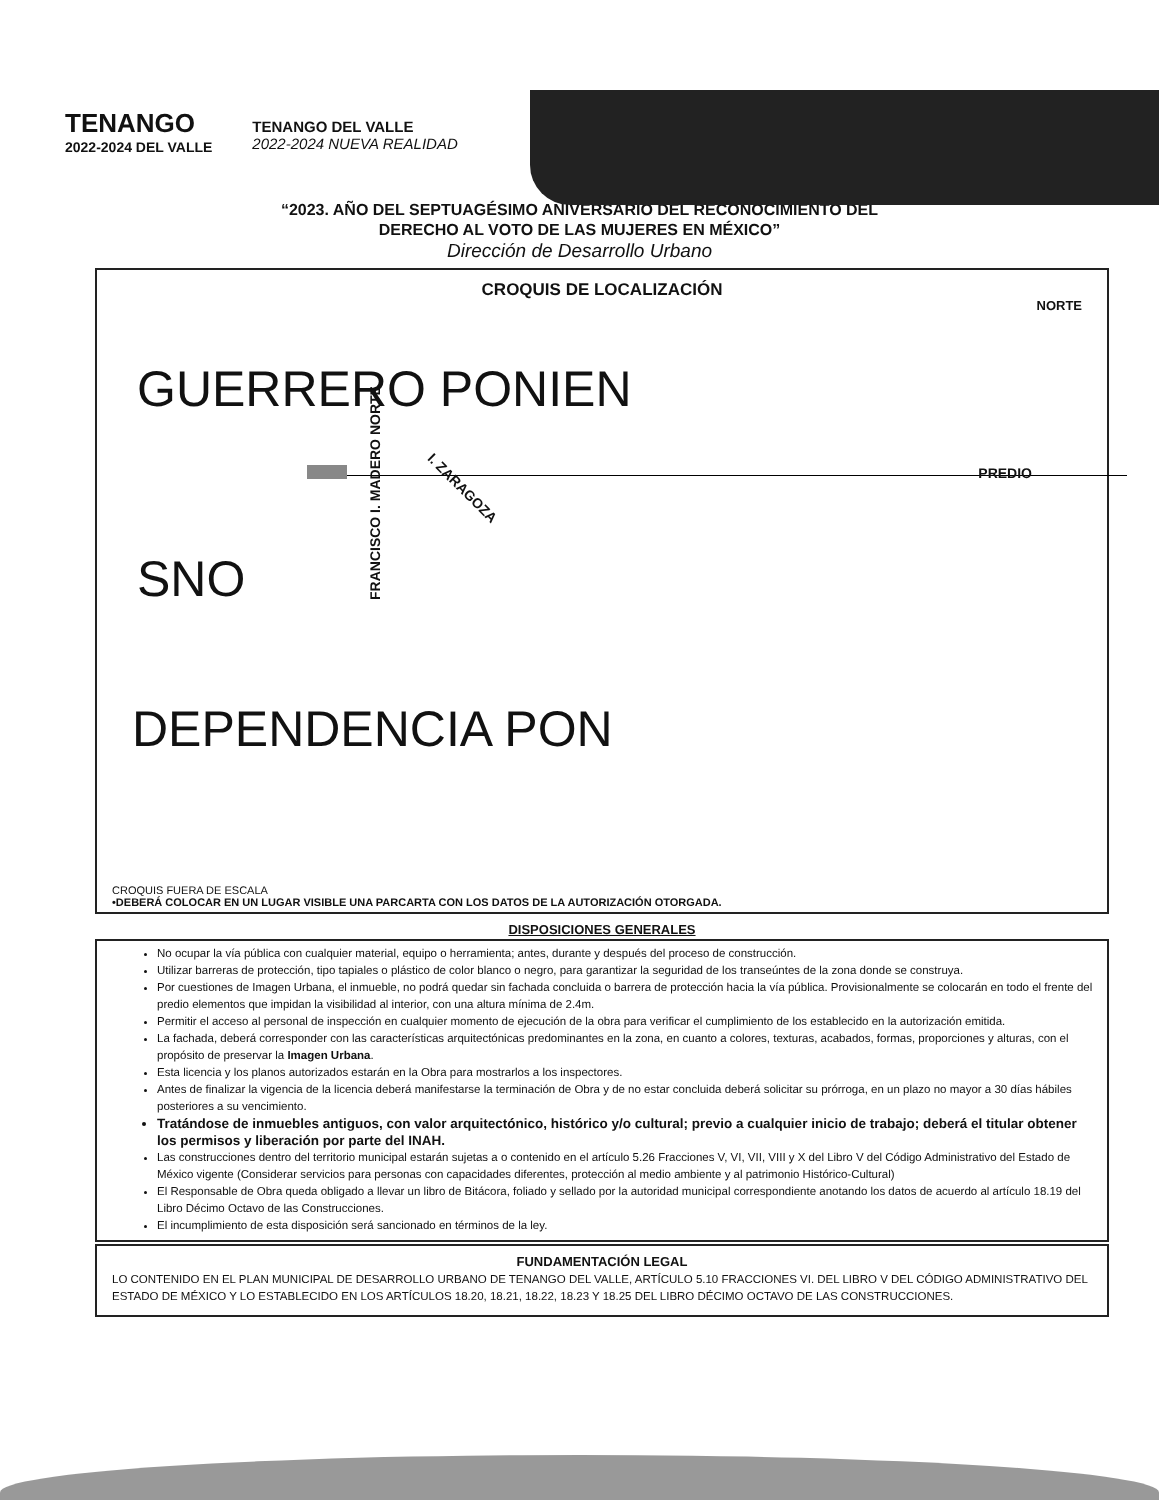TENANGO
2022-2024 DEL VALLE
TENANGO DEL VALLE
2022-2024 NUEVA REALIDAD
“2023. AÑO DEL SEPTUAGÉSIMO ANIVERSARIO DEL RECONOCIMIENTO DEL
DERECHO AL VOTO DE LAS MUJERES EN MÉXICO”
Dirección de Desarrollo Urbano
CROQUIS DE LOCALIZACIÓN
NORTE
GUERRERO PONIEN
PREDIO
FRANCISCO I. MADERO NORTE
I. ZARAGOZA
SNO
DEPENDENCIA PON
CROQUIS FUERA DE ESCALA
•DEBERÁ COLOCAR EN UN LUGAR VISIBLE UNA PARCARTA CON LOS DATOS DE LA AUTORIZACIÓN OTORGADA.
DISPOSICIONES GENERALES
No ocupar la vía pública con cualquier material, equipo o herramienta; antes, durante y después del proceso de construcción.
Utilizar barreras de protección, tipo tapiales o plástico de color blanco o negro, para garantizar la seguridad de los transeúntes de la zona donde se construya.
Por cuestiones de Imagen Urbana, el inmueble, no podrá quedar sin fachada concluida o barrera de protección hacia la vía pública. Provisionalmente se colocarán en todo el frente del predio elementos que impidan la visibilidad al interior, con una altura mínima de 2.4m.
Permitir el acceso al personal de inspección en cualquier momento de ejecución de la obra para verificar el cumplimiento de los establecido en la autorización emitida.
La fachada, deberá corresponder con las características arquitectónicas predominantes en la zona, en cuanto a colores, texturas, acabados, formas, proporciones y alturas, con el propósito de preservar la Imagen Urbana.
Esta licencia y los planos autorizados estarán en la Obra para mostrarlos a los inspectores.
Antes de finalizar la vigencia de la licencia deberá manifestarse la terminación de Obra y de no estar concluida deberá solicitar su prórroga, en un plazo no mayor a 30 días hábiles posteriores a su vencimiento.
Tratándose de inmuebles antiguos, con valor arquitectónico, histórico y/o cultural; previo a cualquier inicio de trabajo; deberá el titular obtener los permisos y liberación por parte del INAH.
Las construcciones dentro del territorio municipal estarán sujetas a o contenido en el artículo 5.26 Fracciones V, VI, VII, VIII y X del Libro V del Código Administrativo del Estado de México vigente (Considerar servicios para personas con capacidades diferentes, protección al medio ambiente y al patrimonio Histórico-Cultural)
El Responsable de Obra queda obligado a llevar un libro de Bitácora, foliado y sellado por la autoridad municipal correspondiente anotando los datos de acuerdo al artículo 18.19 del Libro Décimo Octavo de las Construcciones.
El incumplimiento de esta disposición será sancionado en términos de la ley.
FUNDAMENTACIÓN LEGAL
LO CONTENIDO EN EL PLAN MUNICIPAL DE DESARROLLO URBANO DE TENANGO DEL VALLE, ARTÍCULO 5.10 FRACCIONES VI. DEL LIBRO V DEL CÓDIGO ADMINISTRATIVO DEL ESTADO DE MÉXICO Y LO ESTABLECIDO EN LOS ARTÍCULOS 18.20, 18.21, 18.22, 18.23 Y 18.25 DEL LIBRO DÉCIMO OCTAVO DE LAS CONSTRUCCIONES.